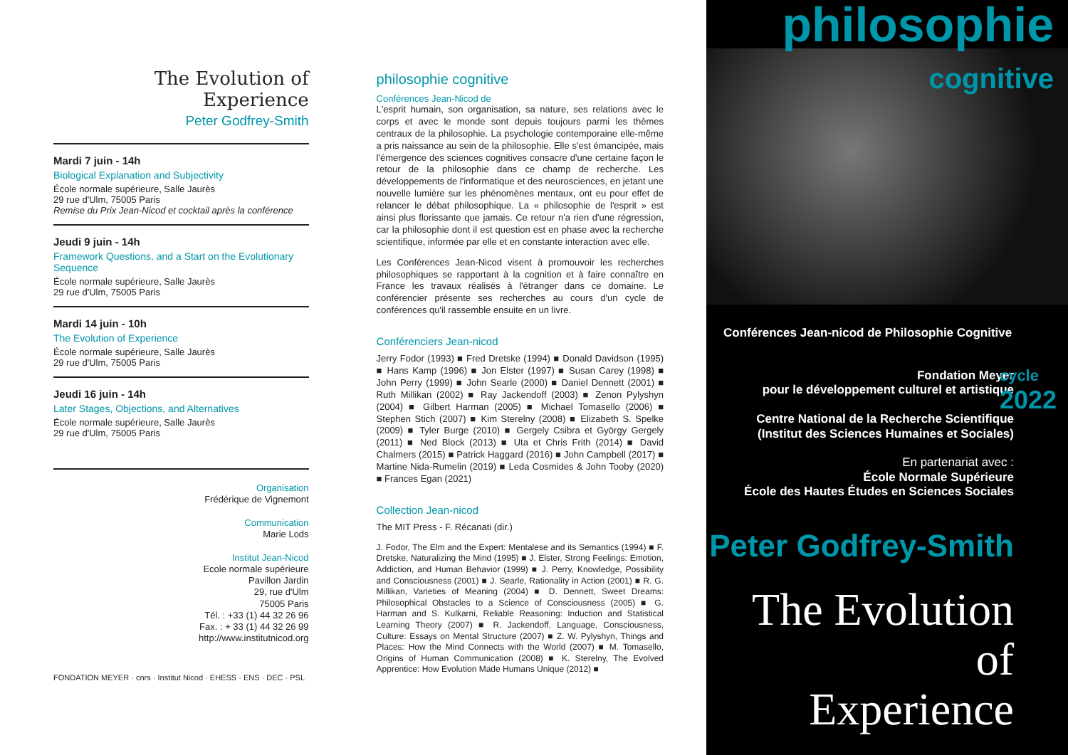The Evolution of Experience
Peter Godfrey-Smith
Mardi 7 juin - 14h
Biological Explanation and Subjectivity
École normale supérieure, Salle Jaurès
29 rue d'Ulm, 75005 Paris
Remise du Prix Jean-Nicod et cocktail après la conférence
Jeudi 9 juin - 14h
Framework Questions, and a Start on the Evolutionary Sequence
École normale supérieure, Salle Jaurès
29 rue d'Ulm, 75005 Paris
Mardi 14 juin - 10h
The Evolution of Experience
École normale supérieure, Salle Jaurès
29 rue d'Ulm, 75005 Paris
Jeudi 16 juin - 14h
Later Stages, Objections, and Alternatives
École normale supérieure, Salle Jaurès
29 rue d'Ulm, 75005 Paris
Organisation
Frédérique de Vignemont
Communication
Marie Lods
Institut Jean-Nicod
Ecole normale supérieure
Pavillon Jardin
29, rue d'Ulm
75005 Paris
Tél. : +33 (1) 44 32 26 96
Fax. : + 33 (1) 44 32 26 99
http://www.institutnicod.org
FONDATION MEYER · cnrs · Institut Nicod · EHESS · ENS · DEC · PSL
philosophie cognitive
Conférences Jean-Nicod de
L'esprit humain, son organisation, sa nature, ses relations avec le corps et avec le monde sont depuis toujours parmi les thèmes centraux de la philosophie. La psychologie contemporaine elle-même a pris naissance au sein de la philosophie. Elle s'est émancipée, mais l'émergence des sciences cognitives consacre d'une certaine façon le retour de la philosophie dans ce champ de recherche. Les développements de l'informatique et des neurosciences, en jetant une nouvelle lumière sur les phénomènes mentaux, ont eu pour effet de relancer le débat philosophique. La « philosophie de l'esprit » est ainsi plus florissante que jamais. Ce retour n'a rien d'une régression, car la philosophie dont il est question est en phase avec la recherche scientifique, informée par elle et en constante interaction avec elle.
Les Conférences Jean-Nicod visent à promouvoir les recherches philosophiques se rapportant à la cognition et à faire connaître en France les travaux réalisés à l'étranger dans ce domaine. Le conférencier présente ses recherches au cours d'un cycle de conférences qu'il rassemble ensuite en un livre.
Conférenciers Jean-nicod
Jerry Fodor (1993) ■ Fred Dretske (1994) ■ Donald Davidson (1995) ■ Hans Kamp (1996) ■ Jon Elster (1997) ■ Susan Carey (1998) ■ John Perry (1999) ■ John Searle (2000) ■ Daniel Dennett (2001) ■ Ruth Millikan (2002) ■ Ray Jackendoff (2003) ■ Zenon Pylyshyn (2004) ■ Gilbert Harman (2005) ■ Michael Tomasello (2006) ■ Stephen Stich (2007) ■ Kim Sterelny (2008) ■ Elizabeth S. Spelke (2009) ■ Tyler Burge (2010) ■ Gergely Csibra et György Gergely (2011) ■ Ned Block (2013) ■ Uta et Chris Frith (2014) ■ David Chalmers (2015) ■ Patrick Haggard (2016) ■ John Campbell (2017) ■ Martine Nida-Rumelin (2019) ■ Leda Cosmides & John Tooby (2020) ■ Frances Egan (2021)
Collection Jean-nicod
The MIT Press - F. Récanati (dir.)
J. Fodor, The Elm and the Expert: Mentalese and its Semantics (1994) ■ F. Dretske, Naturalizing the Mind (1995) ■ J. Elster, Strong Feelings: Emotion, Addiction, and Human Behavior (1999) ■ J. Perry, Knowledge, Possibility and Consciousness (2001) ■ J. Searle, Rationality in Action (2001) ■ R. G. Millikan, Varieties of Meaning (2004) ■ D. Dennett, Sweet Dreams: Philosophical Obstacles to a Science of Consciousness (2005) ■ G. Harman and S. Kulkarni, Reliable Reasoning: Induction and Statistical Learning Theory (2007) ■ R. Jackendoff, Language, Consciousness, Culture: Essays on Mental Structure (2007) ■ Z. W. Pylyshyn, Things and Places: How the Mind Connects with the World (2007) ■ M. Tomasello, Origins of Human Communication (2008) ■ K. Sterelny, The Evolved Apprentice: How Evolution Made Humans Unique (2012) ■
philosophie
cognitive
Conférences Jean-nicod de Philosophie Cognitive
Fondation Meyer
pour le développement culturel et artistique
Centre National de la Recherche Scientifique
(Institut des Sciences Humaines et Sociales)
En partenariat avec :
École Normale Supérieure
École des Hautes Études en Sciences Sociales
cycle
2022
Peter Godfrey-Smith
The Evolution of
Experience